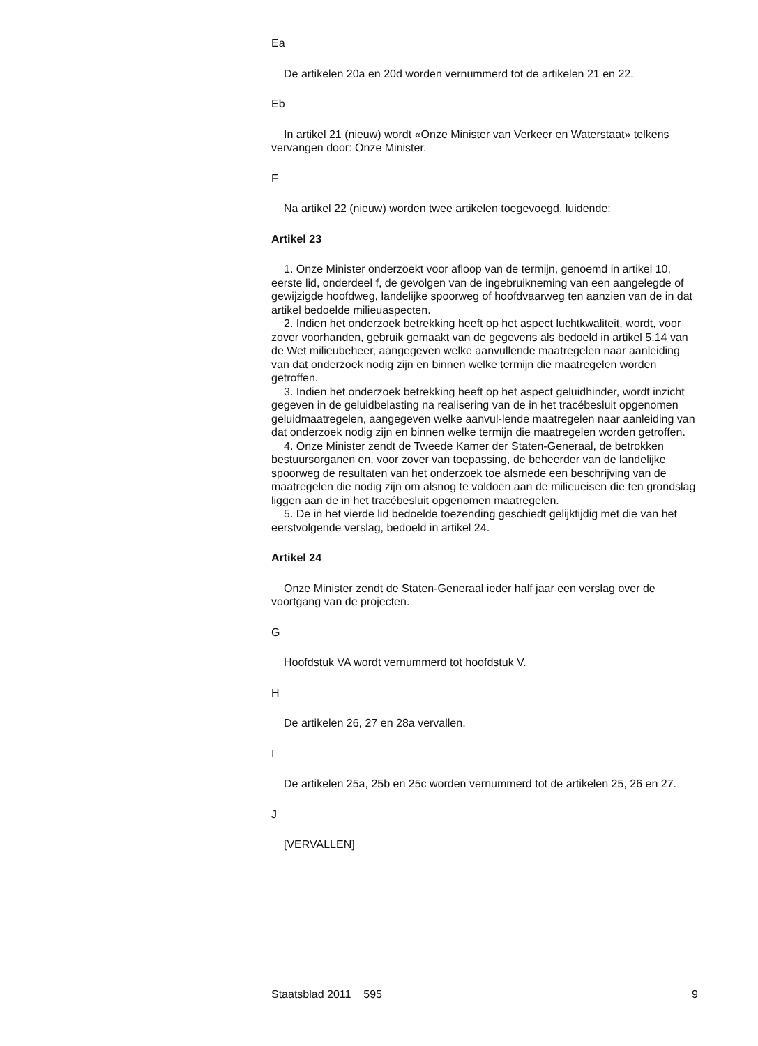Ea
De artikelen 20a en 20d worden vernummerd tot de artikelen 21 en 22.
Eb
In artikel 21 (nieuw) wordt «Onze Minister van Verkeer en Waterstaat» telkens vervangen door: Onze Minister.
F
Na artikel 22 (nieuw) worden twee artikelen toegevoegd, luidende:
Artikel 23
1. Onze Minister onderzoekt voor afloop van de termijn, genoemd in artikel 10, eerste lid, onderdeel f, de gevolgen van de ingebruikneming van een aangelegde of gewijzigde hoofdweg, landelijke spoorweg of hoofdvaarweg ten aanzien van de in dat artikel bedoelde milieuaspecten.
2. Indien het onderzoek betrekking heeft op het aspect luchtkwaliteit, wordt, voor zover voorhanden, gebruik gemaakt van de gegevens als bedoeld in artikel 5.14 van de Wet milieubeheer, aangegeven welke aanvullende maatregelen naar aanleiding van dat onderzoek nodig zijn en binnen welke termijn die maatregelen worden getroffen.
3. Indien het onderzoek betrekking heeft op het aspect geluidhinder, wordt inzicht gegeven in de geluidbelasting na realisering van de in het tracébesluit opgenomen geluidmaatregelen, aangegeven welke aanvul-lende maatregelen naar aanleiding van dat onderzoek nodig zijn en binnen welke termijn die maatregelen worden getroffen.
4. Onze Minister zendt de Tweede Kamer der Staten-Generaal, de betrokken bestuursorganen en, voor zover van toepassing, de beheerder van de landelijke spoorweg de resultaten van het onderzoek toe alsmede een beschrijving van de maatregelen die nodig zijn om alsnog te voldoen aan de milieueisen die ten grondslag liggen aan de in het tracébesluit opgenomen maatregelen.
5. De in het vierde lid bedoelde toezending geschiedt gelijktijdig met die van het eerstvolgende verslag, bedoeld in artikel 24.
Artikel 24
Onze Minister zendt de Staten-Generaal ieder half jaar een verslag over de voortgang van de projecten.
G
Hoofdstuk VA wordt vernummerd tot hoofdstuk V.
H
De artikelen 26, 27 en 28a vervallen.
I
De artikelen 25a, 25b en 25c worden vernummerd tot de artikelen 25, 26 en 27.
J
[VERVALLEN]
Staatsblad 2011 595 9